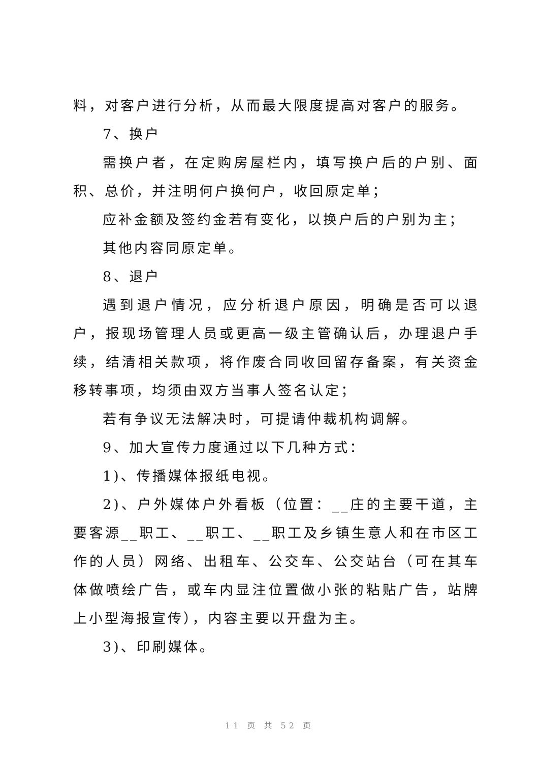料，对客户进行分析，从而最大限度提高对客户的服务。
7、换户
需换户者，在定购房屋栏内，填写换户后的户别、面积、总价，并注明何户换何户，收回原定单；
应补金额及签约金若有变化，以换户后的户别为主；
其他内容同原定单。
8、退户
遇到退户情况，应分析退户原因，明确是否可以退户，报现场管理人员或更高一级主管确认后，办理退户手续，结清相关款项，将作废合同收回留存备案，有关资金移转事项，均须由双方当事人签名认定；
若有争议无法解决时，可提请仲裁机构调解。
9、加大宣传力度通过以下几种方式：
1)、传播媒体报纸电视。
2)、户外媒体户外看板（位置：__庄的主要干道，主要客源__职工、__职工、__职工及乡镇生意人和在市区工作的人员）网络、出租车、公交车、公交站台（可在其车体做喷绘广告，或车内显注位置做小张的粘贴广告，站牌上小型海报宣传），内容主要以开盘为主。
3)、印刷媒体。
11 页 共 52 页